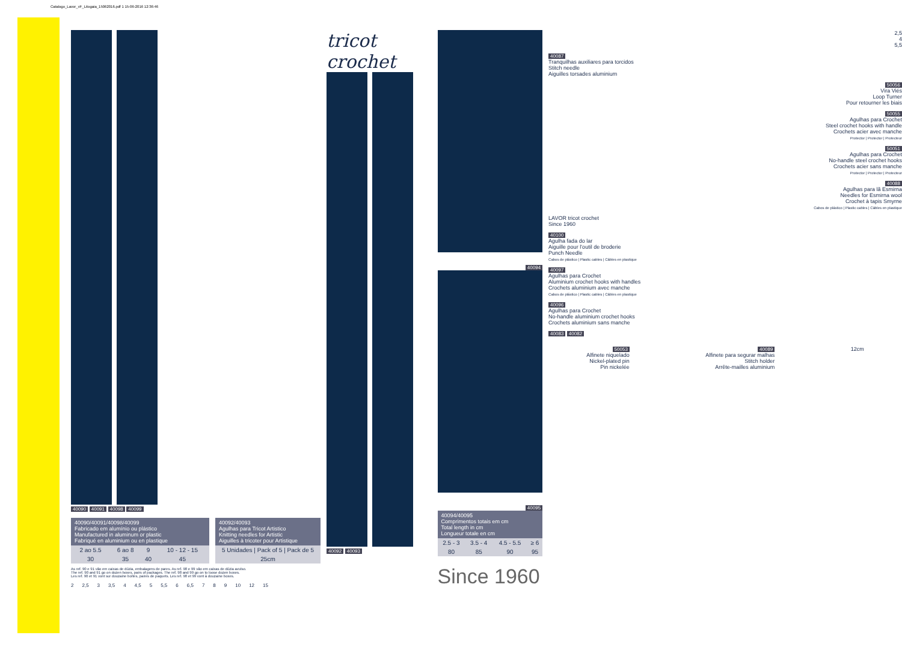Catalogo_Lavor_vF_Litogaia_15062016.pdf 1 15-06-2016 12:36:46
40090 40091 40098 40099
40090/40091/40098/40099
Fabricado em alumínio ou plástico
Manufactured in aluminum or plastic
Fabriqué en aluminium ou en plastique
| 2 ao 5.5 | 6 ao 8 | 9 | 10 - 12 - 15 |
| 30 | 35 | 40 | 45 |
40092/40093
Agulhas para Tricot Artistico
Knitting needles for Artistic
Aiguilles à tricoter pour Artistique
| 5 Unidades / Pack of 5 / Pack de 5 |
| 25cm |
As ref. 90 e 91 vão em caixas de dúzia, embalagens de pares. As ref. 98 e 99 vão em caixas de dúzia avulso.
The ref. 90 and 91 go on dozen boxes, pairs of packages. The ref. 98 and 99 go on to loose dozen boxes.
Les ref. 90 et 91 vont sur douzaine boîtes, paires de paquets. Les ref. 98 et 99 vont à douzaine boxes.
2 2,5 3 3,5 4 4,5 5 5,5 6 6,5 7 8 9 10 12 15
tricot
crochet
40092 40093
40094
40095
40094/40095
Comprimentos totais em cm
Total length in cm
Longueur totale en cm
| 2.5 - 3 | 3.5 - 4 | 4.5 - 5.5 | ≥ 6 |
| 80 | 85 | 90 | 95 |
Since 1960
2,5
4
5,5
40087
Tranquilhas auxiliares para torcidos
Stitch needle
Aiguilles torsades aluminium
50056
Vira Viés
Loop Turner
Pour retourner les biais
50055
Agulhas para Crochet
Steel crochet hooks with handle
Crochets acier avec manche
Protector | Protector | Protecteur
50051
Agulhas para Crochet
No-handle steel crochet hooks
Crochets acier sans manche
Protector | Protector | Protecteur
40088
Agulhas para lã Esmirna
Needles for Esmirna wool
Crochet à tapis Smyrne
Cabos de plástico | Plastic cables | Câbles en plastique
LAVOR tricot crochet
Since 1960
40100
Agulha fada do lar
Aiguille pour l’outil de broderie
Punch Needle
Cabos de plástico | Plastic cables | Câbles en plastique
40097
Agulhas para Crochet
Aluminium crochet hooks with handles
Crochets aluminium avec manche
Cabos de plástico | Plastic cables | Câbles en plastique
40096
Agulhas para Crochet
No-handle aluminium crochet hooks
Crochets aluminium sans manche
40083 40082
50053
Alfinete niquelado
Nickel-plated pin
Pin nickelée
40089
Alfinete para segurar malhas
Stitch holder
Arrête-mailles aluminium
12cm